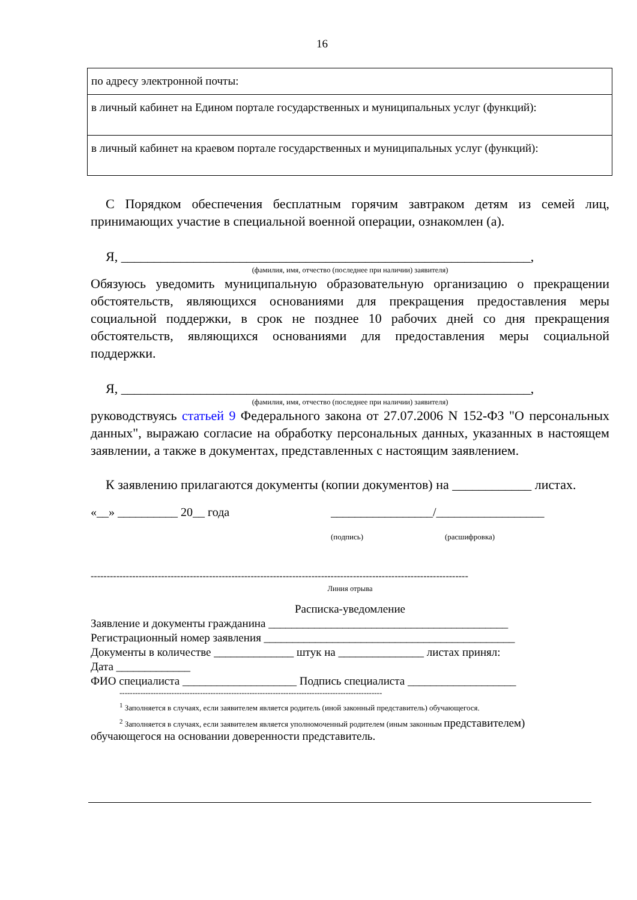16
| по адресу электронной почты: |
| в личный кабинет на Едином портале государственных и муниципальных услуг (функций): |
| в личный кабинет на краевом портале государственных и муниципальных услуг (функций): |
С Порядком обеспечения бесплатным горячим завтраком детям из семей лиц, принимающих участие в специальной военной операции, ознакомлен (а).
Я, ______________________________________________________________,
(фамилия, имя, отчество (последнее при наличии) заявителя)
Обязуюсь уведомить муниципальную образовательную организацию о прекращении обстоятельств, являющихся основаниями для прекращения предоставления меры социальной поддержки, в срок не позднее 10 рабочих дней со дня прекращения обстоятельств, являющихся основаниями для предоставления меры социальной поддержки.
Я, ______________________________________________________________,
(фамилия, имя, отчество (последнее при наличии) заявителя)
руководствуясь статьей 9 Федерального закона от 27.07.2006 N 152-ФЗ "О персональных данных", выражаю согласие на обработку персональных данных, указанных в настоящем заявлении, а также в документах, представленных с настоящим заявлением.
К заявлению прилагаются документы (копии документов) на ____________ листах.
«__» __________ 20__ года _________________/__________________
(подпись) (расшифровка)
----------------------------------------------------------------------------------------------------------------------
Линия отрыва
Расписка-уведомление
Заявление и документы гражданина __________________________________________
Регистрационный номер заявления ____________________________________________
Документы в количестве ______________ штук на _______________ листах принял:
Дата _____________
ФИО специалиста ____________________ Подпись специалиста ___________________
-----------------------------------------------------------------------------------------------------
<sup>1</sup> Заполняется в случаях, если заявителем является родитель (иной законный представитель) обучающегося.
<sup>2</sup> Заполняется в случаях, если заявителем является уполномоченный родителем (иным законным представителем) обучающегося на основании доверенности представитель.